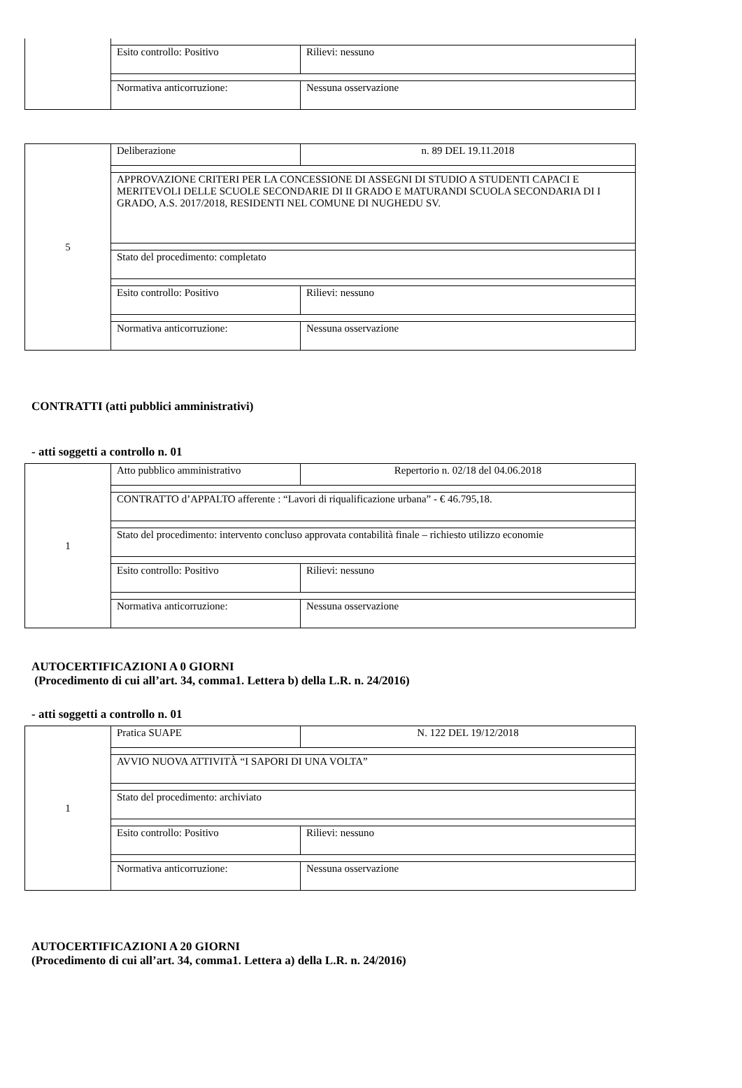Esito controllo: Positivo Rilievi: nessuno
Normativa anticorruzione: Nessuna osservazione
5 Deliberazione n. 89 DEL 19.11.2018
APPROVAZIONE CRITERI PER LA CONCESSIONE DI ASSEGNI DI STUDIO A STUDENTI CAPACI E MERITEVOLI DELLE SCUOLE SECONDARIE DI II GRADO E MATURANDI SCUOLA SECONDARIA DI I GRADO, A.S. 2017/2018, RESIDENTI NEL COMUNE DI NUGHEDU SV.
Stato del procedimento: completato
Esito controllo: Positivo Rilievi: nessuno
Normativa anticorruzione: Nessuna osservazione
CONTRATTI (atti pubblici amministrativi)
- atti soggetti a controllo n. 01
1 Atto pubblico amministrativo Repertorio n. 02/18 del 04.06.2018
CONTRATTO d’APPALTO afferente : “Lavori di riqualificazione urbana” - € 46.795,18.
Stato del procedimento: intervento concluso approvata contabilità finale – richiesto utilizzo economie
Esito controllo: Positivo Rilievi: nessuno
Normativa anticorruzione: Nessuna osservazione
AUTOCERTIFICAZIONI A 0 GIORNI
(Procedimento di cui all’art. 34, comma1. Lettera b) della L.R. n. 24/2016)
- atti soggetti a controllo n. 01
1 Pratica SUAPE N. 122 DEL 19/12/2018
AVVIO NUOVA ATTIVITÀ “I SAPORI DI UNA VOLTA”
Stato del procedimento: archiviato
Esito controllo: Positivo Rilievi: nessuno
Normativa anticorruzione: Nessuna osservazione
AUTOCERTIFICAZIONI A 20 GIORNI
(Procedimento di cui all’art. 34, comma1. Lettera a) della L.R. n. 24/2016)